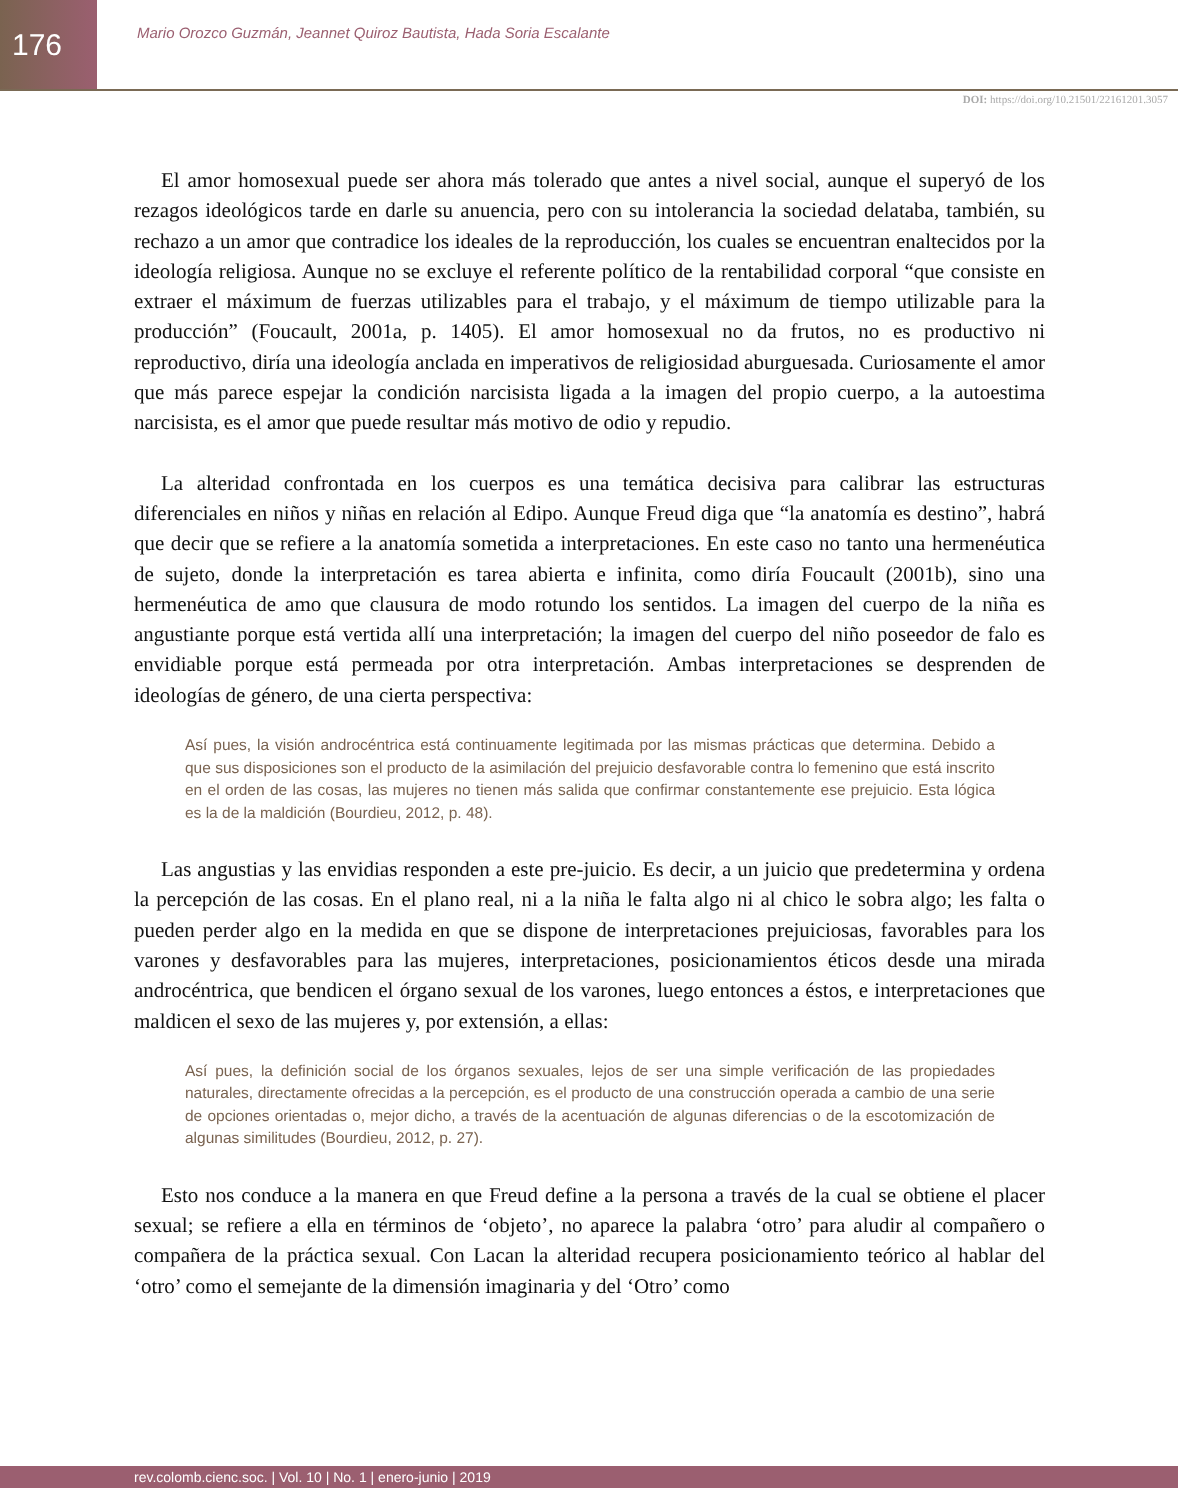176
Mario Orozco Guzmán, Jeannet Quiroz Bautista, Hada Soria Escalante
DOI: https://doi.org/10.21501/22161201.3057
El amor homosexual puede ser ahora más tolerado que antes a nivel social, aunque el superyó de los rezagos ideológicos tarde en darle su anuencia, pero con su intolerancia la sociedad delataba, también, su rechazo a un amor que contradice los ideales de la reproducción, los cuales se encuentran enaltecidos por la ideología religiosa. Aunque no se excluye el referente político de la rentabilidad corporal “que consiste en extraer el máximum de fuerzas utilizables para el trabajo, y el máximum de tiempo utilizable para la producción” (Foucault, 2001a, p. 1405). El amor homosexual no da frutos, no es productivo ni reproductivo, diría una ideología anclada en imperativos de religiosidad aburguesada. Curiosamente el amor que más parece espejar la condición narcisista ligada a la imagen del propio cuerpo, a la autoestima narcisista, es el amor que puede resultar más motivo de odio y repudio.
La alteridad confrontada en los cuerpos es una temática decisiva para calibrar las estructuras diferenciales en niños y niñas en relación al Edipo. Aunque Freud diga que “la anatomía es destino”, habrá que decir que se refiere a la anatomía sometida a interpretaciones. En este caso no tanto una hermenéutica de sujeto, donde la interpretación es tarea abierta e infinita, como diría Foucault (2001b), sino una hermenéutica de amo que clausura de modo rotundo los sentidos. La imagen del cuerpo de la niña es angustiante porque está vertida allí una interpretación; la imagen del cuerpo del niño poseedor de falo es envidiable porque está permeada por otra interpretación. Ambas interpretaciones se desprenden de ideologías de género, de una cierta perspectiva:
Así pues, la visión androcéntrica está continuamente legitimada por las mismas prácticas que determina. Debido a que sus disposiciones son el producto de la asimilación del prejuicio desfavorable contra lo femenino que está inscrito en el orden de las cosas, las mujeres no tienen más salida que confirmar constantemente ese prejuicio. Esta lógica es la de la maldición (Bourdieu, 2012, p. 48).
Las angustias y las envidias responden a este pre-juicio. Es decir, a un juicio que predetermina y ordena la percepción de las cosas. En el plano real, ni a la niña le falta algo ni al chico le sobra algo; les falta o pueden perder algo en la medida en que se dispone de interpretaciones prejuiciosas, favorables para los varones y desfavorables para las mujeres, interpretaciones, posicionamientos éticos desde una mirada androcéntrica, que bendicen el órgano sexual de los varones, luego entonces a éstos, e interpretaciones que maldicen el sexo de las mujeres y, por extensión, a ellas:
Así pues, la definición social de los órganos sexuales, lejos de ser una simple verificación de las propiedades naturales, directamente ofrecidas a la percepción, es el producto de una construcción operada a cambio de una serie de opciones orientadas o, mejor dicho, a través de la acentuación de algunas diferencias o de la escotomización de algunas similitudes (Bourdieu, 2012, p. 27).
Esto nos conduce a la manera en que Freud define a la persona a través de la cual se obtiene el placer sexual; se refiere a ella en términos de ‘objeto’, no aparece la palabra ‘otro’ para aludir al compañero o compañera de la práctica sexual. Con Lacan la alteridad recupera posicionamiento teórico al hablar del ‘otro’ como el semejante de la dimensión imaginaria y del ‘Otro’ como
rev.colomb.cienc.soc. | Vol. 10 | No. 1 | enero-junio | 2019